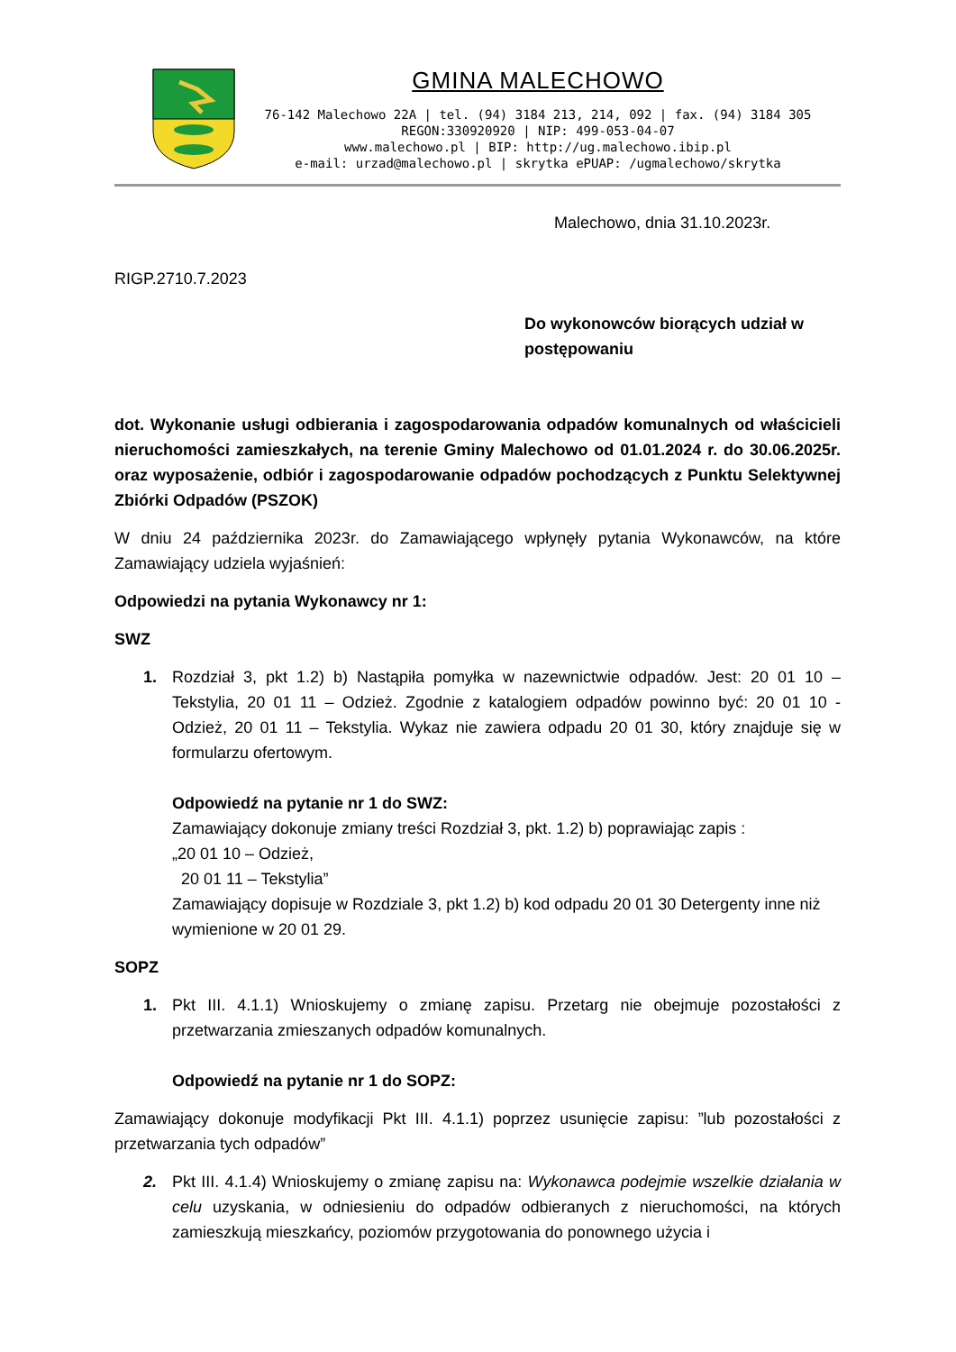GMINA MALECHOWO
76-142 Malechowo 22A | tel. (94) 3184 213, 214, 092 | fax. (94) 3184 305
REGON:330920920 | NIP: 499-053-04-07
www.malechowo.pl | BIP: http://ug.malechowo.ibip.pl
e-mail: urzad@malechowo.pl | skrytka ePUAP: /ugmalechowo/skrytka
Malechowo, dnia 31.10.2023r.
RIGP.2710.7.2023
Do wykonowców biorących udział w postępowaniu
dot. Wykonanie usługi odbierania i zagospodarowania odpadów komunalnych od właścicieli nieruchomości zamieszkałych, na terenie Gminy Malechowo od 01.01.2024 r. do 30.06.2025r. oraz wyposażenie, odbiór i zagospodarowanie odpadów pochodzących z Punktu Selektywnej Zbiórki Odpadów (PSZOK)
W dniu 24 października 2023r. do Zamawiającego wpłynęły pytania Wykonawców, na które Zamawiający udziela wyjaśnień:
Odpowiedzi na pytania Wykonawcy nr 1:
SWZ
1. Rozdział 3, pkt 1.2) b) Nastąpiła pomyłka w nazewnictwie odpadów. Jest: 20 01 10 – Tekstylia, 20 01 11 – Odzież. Zgodnie z katalogiem odpadów powinno być: 20 01 10 - Odzież, 20 01 11 – Tekstylia. Wykaz nie zawiera odpadu 20 01 30, który znajduje się w formularzu ofertowym.
Odpowiedź na pytanie nr 1 do SWZ:
Zamawiający dokonuje zmiany treści Rozdział 3, pkt. 1.2) b) poprawiając zapis :
„20 01 10 – Odzież,
20 01 11 – Tekstylia”
Zamawiający dopisuje w Rozdziale 3, pkt 1.2) b) kod odpadu 20 01 30 Detergenty inne niż wymienione w 20 01 29.
SOPZ
1. Pkt III. 4.1.1) Wnioskujemy o zmianę zapisu. Przetarg nie obejmuje pozostałości z przetwarzania zmieszanych odpadów komunalnych.
Odpowiedź na pytanie nr 1 do SOPZ:
Zamawiający dokonuje modyfikacji Pkt III. 4.1.1) poprzez usunięcie zapisu: ”lub pozostałości z przetwarzania tych odpadów”
2. Pkt III. 4.1.4) Wnioskujemy o zmianę zapisu na: Wykonawca podejmie wszelkie działania w celu uzyskania, w odniesieniu do odpadów odbieranych z nieruchomości, na których zamieszkują mieszkańcy, poziomów przygotowania do ponownego użycia i